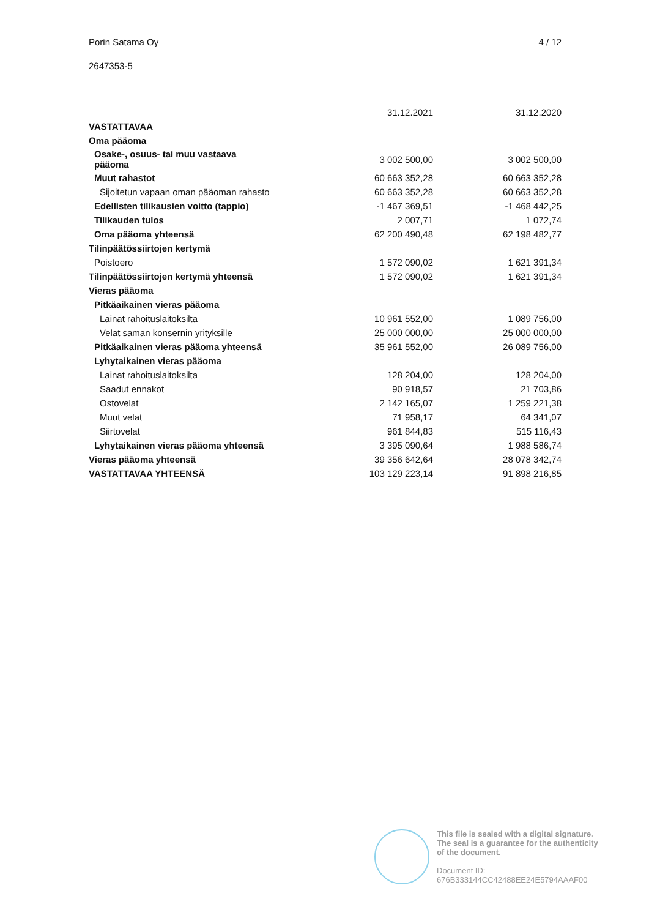Porin Satama Oy 4 / 12
2647353-5
| | 31.12.2021 | 31.12.2020 |
| --- | --- | --- |
| VASTATTAVAA | | |
| Oma pääoma | | |
| Osake-, osuus- tai muu vastaava pääoma | 3 002 500,00 | 3 002 500,00 |
| Muut rahastot | 60 663 352,28 | 60 663 352,28 |
| Sijoitetun vapaan oman pääoman rahasto | 60 663 352,28 | 60 663 352,28 |
| Edellisten tilikausien voitto (tappio) | -1 467 369,51 | -1 468 442,25 |
| Tilikauden tulos | 2 007,71 | 1 072,74 |
| Oma pääoma yhteensä | 62 200 490,48 | 62 198 482,77 |
| Tilinpäätössiirtojen kertymä | | |
| Poistoero | 1 572 090,02 | 1 621 391,34 |
| Tilinpäätössiirtojen kertymä yhteensä | 1 572 090,02 | 1 621 391,34 |
| Vieras pääoma | | |
| Pitkäaikainen vieras pääoma | | |
| Lainat rahoituslaitoksilta | 10 961 552,00 | 1 089 756,00 |
| Velat saman konsernin yrityksille | 25 000 000,00 | 25 000 000,00 |
| Pitkäaikainen vieras pääoma yhteensä | 35 961 552,00 | 26 089 756,00 |
| Lyhytaikainen vieras pääoma | | |
| Lainat rahoituslaitoksilta | 128 204,00 | 128 204,00 |
| Saadut ennakot | 90 918,57 | 21 703,86 |
| Ostovelat | 2 142 165,07 | 1 259 221,38 |
| Muut velat | 71 958,17 | 64 341,07 |
| Siirtovelat | 961 844,83 | 515 116,43 |
| Lyhytaikainen vieras pääoma yhteensä | 3 395 090,64 | 1 988 586,74 |
| Vieras pääoma yhteensä | 39 356 642,64 | 28 078 342,74 |
| VASTATTAVAA YHTEENSÄ | 103 129 223,14 | 91 898 216,85 |
This file is sealed with a digital signature.
The seal is a guarantee for the authenticity
of the document.
Document ID:
676B333144CC42488EE24E5794AAAF00